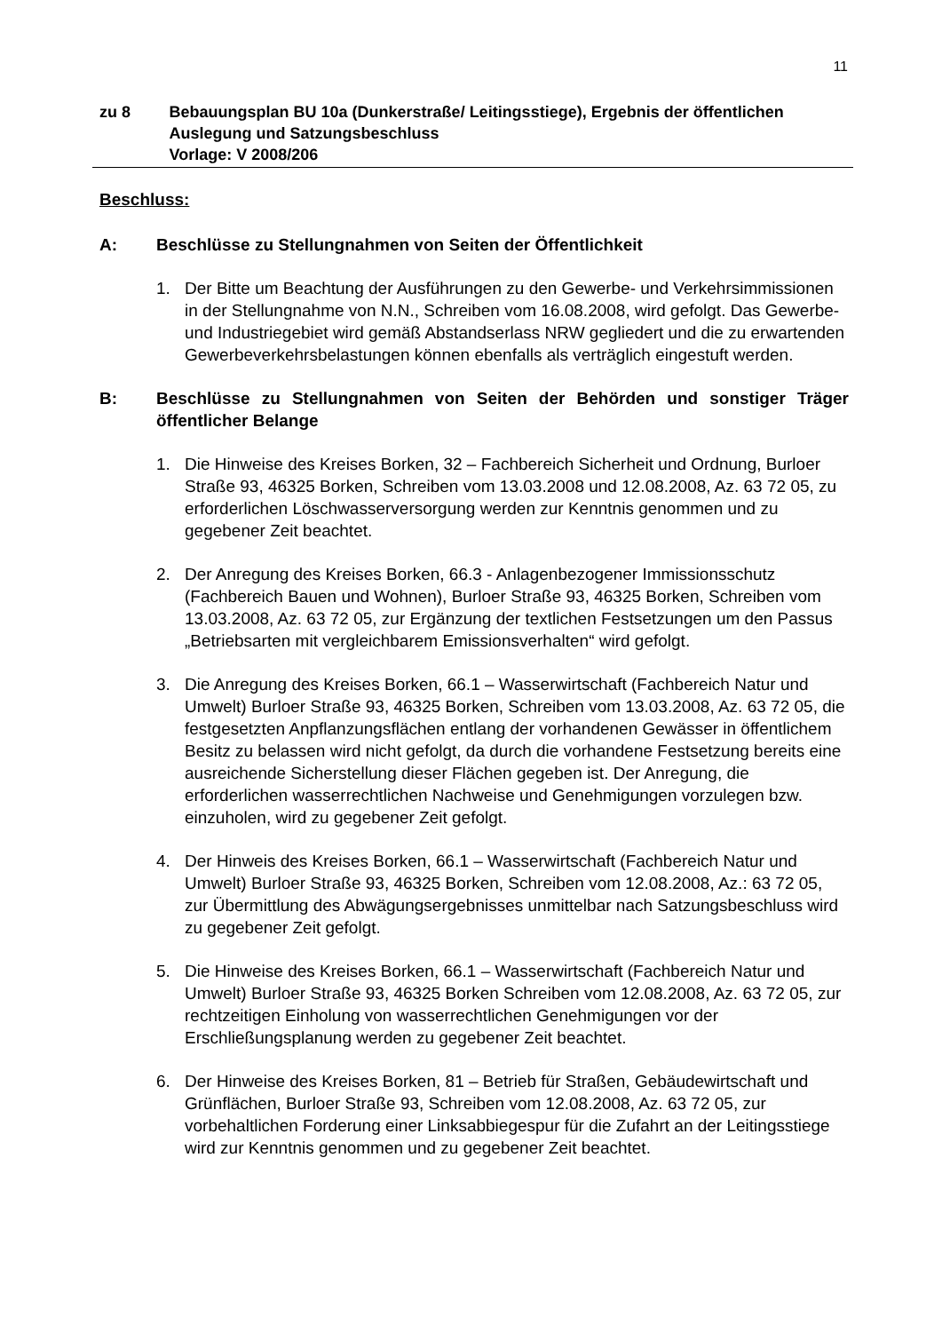11
zu 8 Bebauungsplan BU 10a (Dunkerstraße/ Leitingsstiege), Ergebnis der öffentlichen Auslegung und Satzungsbeschluss
Vorlage: V 2008/206
Beschluss:
A: Beschlüsse zu Stellungnahmen von Seiten der Öffentlichkeit
1. Der Bitte um Beachtung der Ausführungen zu den Gewerbe- und Verkehrsimmissionen in der Stellungnahme von N.N., Schreiben vom 16.08.2008, wird gefolgt. Das Gewerbe- und Industriegebiet wird gemäß Abstandserlass NRW gegliedert und die zu erwartenden Gewerbeverkehrsbelastungen können ebenfalls als verträglich eingestuft werden.
B: Beschlüsse zu Stellungnahmen von Seiten der Behörden und sonstiger Träger öffentlicher Belange
1. Die Hinweise des Kreises Borken, 32 – Fachbereich Sicherheit und Ordnung, Burloer Straße 93, 46325 Borken, Schreiben vom 13.03.2008 und 12.08.2008, Az. 63 72 05, zu erforderlichen Löschwasserversorgung werden zur Kenntnis genommen und zu gegebener Zeit beachtet.
2. Der Anregung des Kreises Borken, 66.3 - Anlagenbezogener Immissionsschutz (Fachbereich Bauen und Wohnen), Burloer Straße 93, 46325 Borken, Schreiben vom 13.03.2008, Az. 63 72 05, zur Ergänzung der textlichen Festsetzungen um den Passus „Betriebsarten mit vergleichbarem Emissionsverhalten“ wird gefolgt.
3. Die Anregung des Kreises Borken, 66.1 – Wasserwirtschaft (Fachbereich Natur und Umwelt) Burloer Straße 93, 46325 Borken, Schreiben vom 13.03.2008, Az. 63 72 05, die festgesetzten Anpflanzungsflächen entlang der vorhandenen Gewässer in öffentlichem Besitz zu belassen wird nicht gefolgt, da durch die vorhandene Festsetzung bereits eine ausreichende Sicherstellung dieser Flächen gegeben ist. Der Anregung, die erforderlichen wasserrechtlichen Nachweise und Genehmigungen vorzulegen bzw. einzuholen, wird zu gegebener Zeit gefolgt.
4. Der Hinweis des Kreises Borken, 66.1 – Wasserwirtschaft (Fachbereich Natur und Umwelt) Burloer Straße 93, 46325 Borken, Schreiben vom 12.08.2008, Az.: 63 72 05, zur Übermittlung des Abwägungsergebnisses unmittelbar nach Satzungsbeschluss wird zu gegebener Zeit gefolgt.
5. Die Hinweise des Kreises Borken, 66.1 – Wasserwirtschaft (Fachbereich Natur und Umwelt) Burloer Straße 93, 46325 Borken Schreiben vom 12.08.2008, Az. 63 72 05, zur rechtzeitigen Einholung von wasserrechtlichen Genehmigungen vor der Erschließungsplanung werden zu gegebener Zeit beachtet.
6. Der Hinweise des Kreises Borken, 81 – Betrieb für Straßen, Gebäudewirtschaft und Grünflächen, Burloer Straße 93, Schreiben vom 12.08.2008, Az. 63 72 05, zur vorbehaltlichen Forderung einer Linksabbiegespur für die Zufahrt an der Leitingsstiege wird zur Kenntnis genommen und zu gegebener Zeit beachtet.